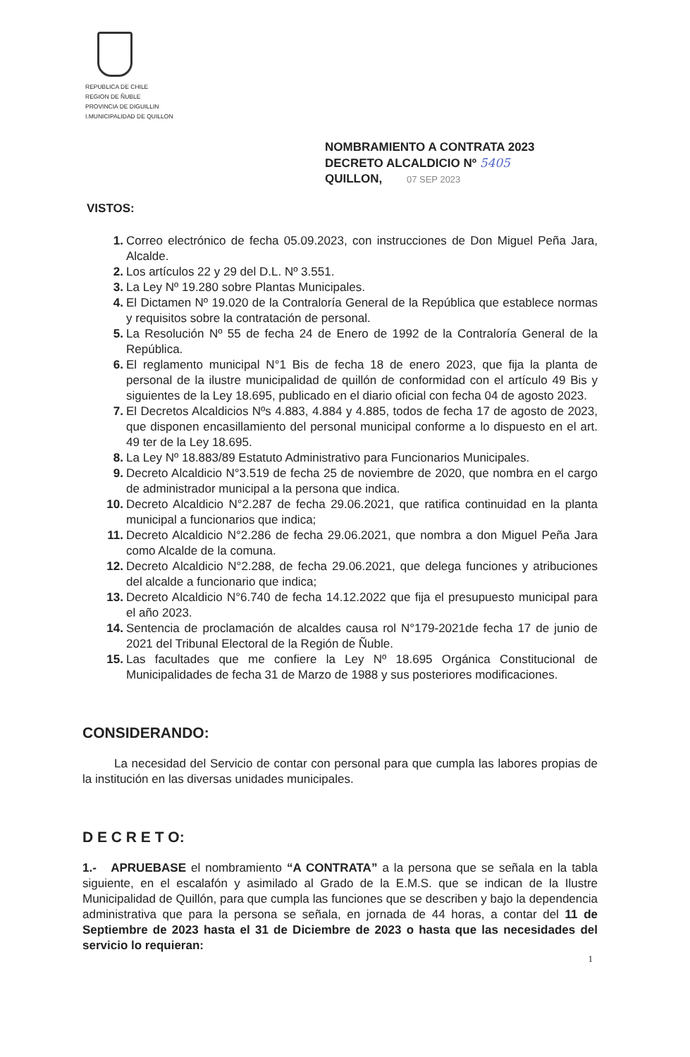REPUBLICA DE CHILE
REGION DE ÑUBLE
PROVINCIA DE DIGUILLIN
I.MUNICIPALIDAD DE QUILLON
NOMBRAMIENTO A CONTRATA 2023
DECRETO ALCALDICIO Nº 5405
QUILLON, 07 SEP 2023
VISTOS:
1. Correo electrónico de fecha 05.09.2023, con instrucciones de Don Miguel Peña Jara, Alcalde.
2. Los artículos 22 y 29 del D.L. Nº 3.551.
3. La Ley Nº 19.280 sobre Plantas Municipales.
4. El Dictamen Nº 19.020 de la Contraloría General de la República que establece normas y requisitos sobre la contratación de personal.
5. La Resolución Nº 55 de fecha 24 de Enero de 1992 de la Contraloría General de la República.
6. El reglamento municipal N°1 Bis de fecha 18 de enero 2023, que fija la planta de personal de la ilustre municipalidad de quillón de conformidad con el artículo 49 Bis y siguientes de la Ley 18.695, publicado en el diario oficial con fecha 04 de agosto 2023.
7. El Decretos Alcaldicios Nºs 4.883, 4.884 y 4.885, todos de fecha 17 de agosto de 2023, que disponen encasillamiento del personal municipal conforme a lo dispuesto en el art. 49 ter de la Ley 18.695.
8. La Ley Nº 18.883/89 Estatuto Administrativo para Funcionarios Municipales.
9. Decreto Alcaldicio N°3.519 de fecha 25 de noviembre de 2020, que nombra en el cargo de administrador municipal a la persona que indica.
10. Decreto Alcaldicio N°2.287 de fecha 29.06.2021, que ratifica continuidad en la planta municipal a funcionarios que indica;
11. Decreto Alcaldicio N°2.286 de fecha 29.06.2021, que nombra a don Miguel Peña Jara como Alcalde de la comuna.
12. Decreto Alcaldicio N°2.288, de fecha 29.06.2021, que delega funciones y atribuciones del alcalde a funcionario que indica;
13. Decreto Alcaldicio N°6.740 de fecha 14.12.2022 que fija el presupuesto municipal para el año 2023.
14. Sentencia de proclamación de alcaldes causa rol N°179-2021de fecha 17 de junio de 2021 del Tribunal Electoral de la Región de Ñuble.
15. Las facultades que me confiere la Ley Nº 18.695 Orgánica Constitucional de Municipalidades de fecha 31 de Marzo de 1988 y sus posteriores modificaciones.
CONSIDERANDO:
La necesidad del Servicio de contar con personal para que cumpla las labores propias de la institución en las diversas unidades municipales.
D E C R E T O:
1.- APRUEBASE el nombramiento “A CONTRATA” a la persona que se señala en la tabla siguiente, en el escalafón y asimilado al Grado de la E.M.S. que se indican de la Ilustre Municipalidad de Quillón, para que cumpla las funciones que se describen y bajo la dependencia administrativa que para la persona se señala, en jornada de 44 horas, a contar del 11 de Septiembre de 2023 hasta el 31 de Diciembre de 2023 o hasta que las necesidades del servicio lo requieran:
1